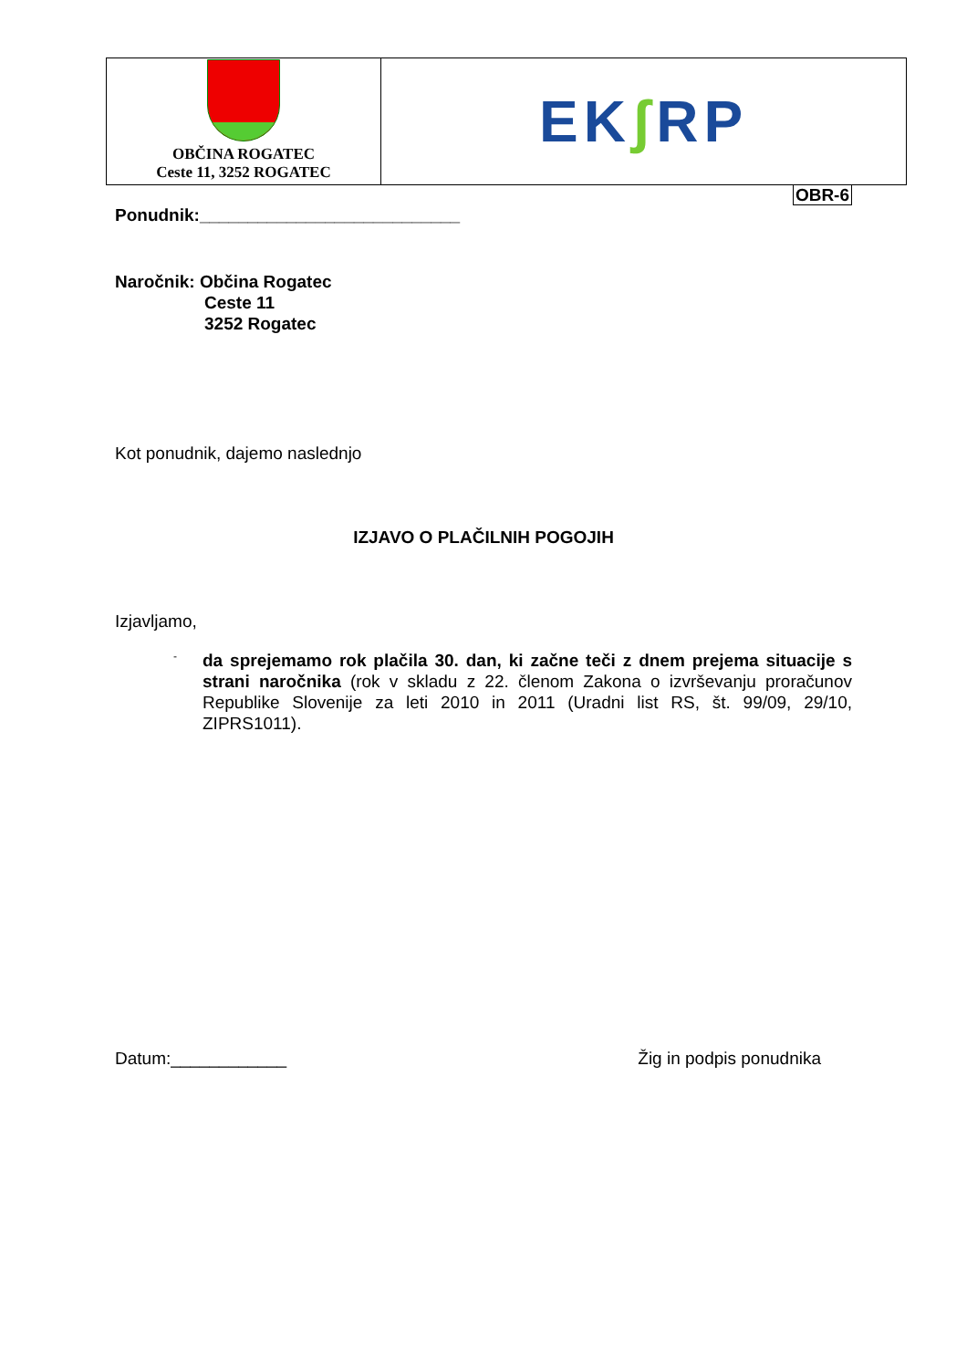OBČINA ROGATEC
Ceste 11, 3252 ROGATEC
EK ʃ RP
OBR-6
Ponudnik:___________________________
Naročnik: Občina Rogatec
Ceste 11
3252 Rogatec
Kot ponudnik, dajemo naslednjo
IZJAVO O PLAČILNIH POGOJIH
Izjavljamo,
-
da sprejemamo rok plačila 30. dan, ki začne teči z dnem prejema situacije s strani naročnika (rok v skladu z 22. členom Zakona o izvrševanju proračunov Republike Slovenije za leti 2010 in 2011 (Uradni list RS, št. 99/09, 29/10, ZIPRS1011).
Datum:____________ Žig in podpis ponudnika